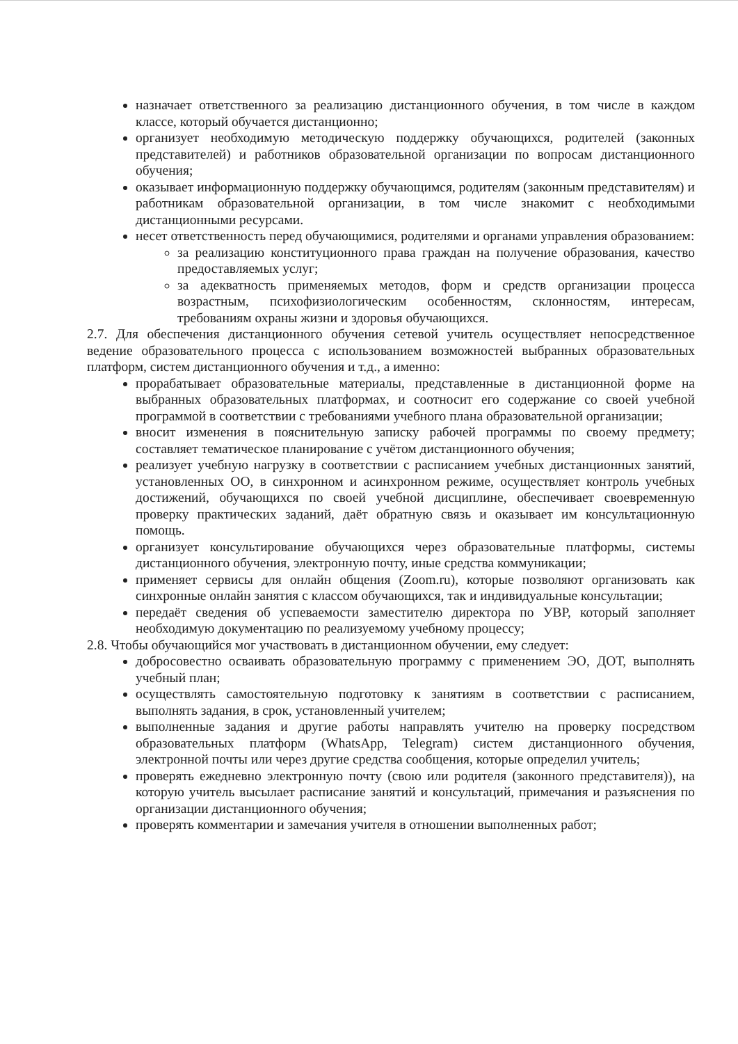назначает ответственного за реализацию дистанционного обучения, в том числе в каждом классе, который обучается дистанционно;
организует необходимую методическую поддержку обучающихся, родителей (законных представителей) и работников образовательной организации по вопросам дистанционного обучения;
оказывает информационную поддержку обучающимся, родителям (законным представителям) и работникам образовательной организации, в том числе знакомит с необходимыми дистанционными ресурсами.
несет ответственность перед обучающимися, родителями и органами управления образованием:
за реализацию конституционного права граждан на получение образования, качество предоставляемых услуг;
за адекватность применяемых методов, форм и средств организации процесса возрастным, психофизиологическим особенностям, склонностям, интересам, требованиям охраны жизни и здоровья обучающихся.
2.7. Для обеспечения дистанционного обучения сетевой учитель осуществляет непосредственное ведение образовательного процесса с использованием возможностей выбранных образовательных платформ, систем дистанционного обучения и т.д., а именно:
прорабатывает образовательные материалы, представленные в дистанционной форме на выбранных образовательных платформах, и соотносит его содержание со своей учебной программой в соответствии с требованиями учебного плана образовательной организации;
вносит изменения в пояснительную записку рабочей программы по своему предмету; составляет тематическое планирование с учётом дистанционного обучения;
реализует учебную нагрузку в соответствии с расписанием учебных дистанционных занятий, установленных ОО, в синхронном и асинхронном режиме, осуществляет контроль учебных достижений, обучающихся по своей учебной дисциплине, обеспечивает своевременную проверку практических заданий, даёт обратную связь и оказывает им консультационную помощь.
организует консультирование обучающихся через образовательные платформы, системы дистанционного обучения, электронную почту, иные средства коммуникации;
применяет сервисы для онлайн общения (Zoom.ru), которые позволяют организовать как синхронные онлайн занятия с классом обучающихся, так и индивидуальные консультации;
передаёт сведения об успеваемости заместителю директора по УВР, который заполняет необходимую документацию по реализуемому учебному процессу;
2.8. Чтобы обучающийся мог участвовать в дистанционном обучении, ему следует:
добросовестно осваивать образовательную программу с применением ЭО, ДОТ, выполнять учебный план;
осуществлять самостоятельную подготовку к занятиям в соответствии с расписанием, выполнять задания, в срок, установленный учителем;
выполненные задания и другие работы направлять учителю на проверку посредством образовательных платформ (WhatsApp, Telegram) систем дистанционного обучения, электронной почты или через другие средства сообщения, которые определил учитель;
проверять ежедневно электронную почту (свою или родителя (законного представителя)), на которую учитель высылает расписание занятий и консультаций, примечания и разъяснения по организации дистанционного обучения;
проверять комментарии и замечания учителя в отношении выполненных работ;